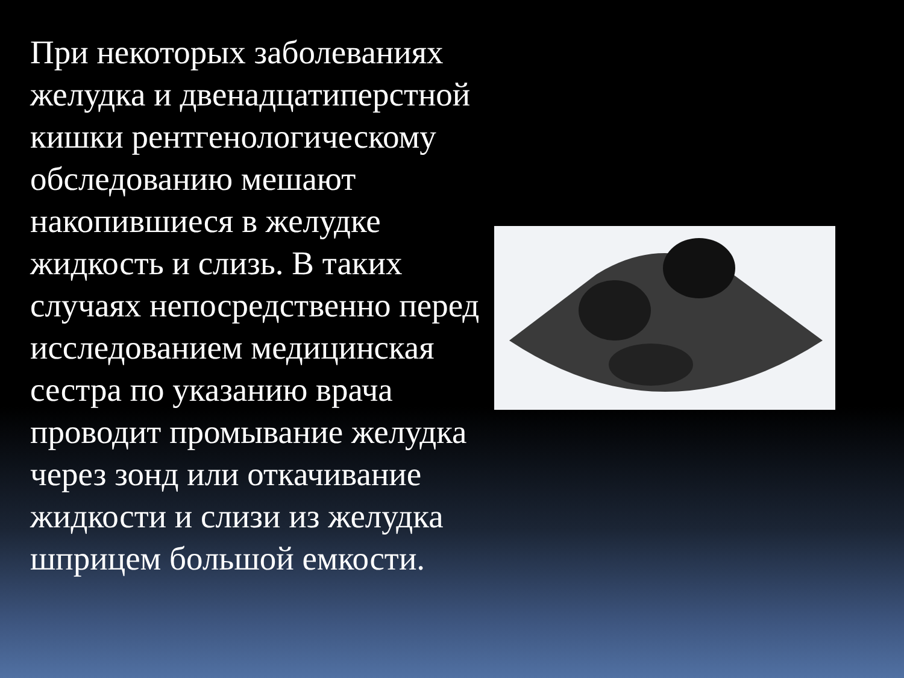При некоторых заболеваниях желудка и двенадцатиперстной кишки рентгенологическому обследованию мешают накопившиеся в желудке жидкость и слизь. В таких случаях непосредственно перед исследованием медицинская сестра по указанию врача проводит промывание желудка через зонд или откачивание жидкости и слизи из желудка шприцем большой емкости.